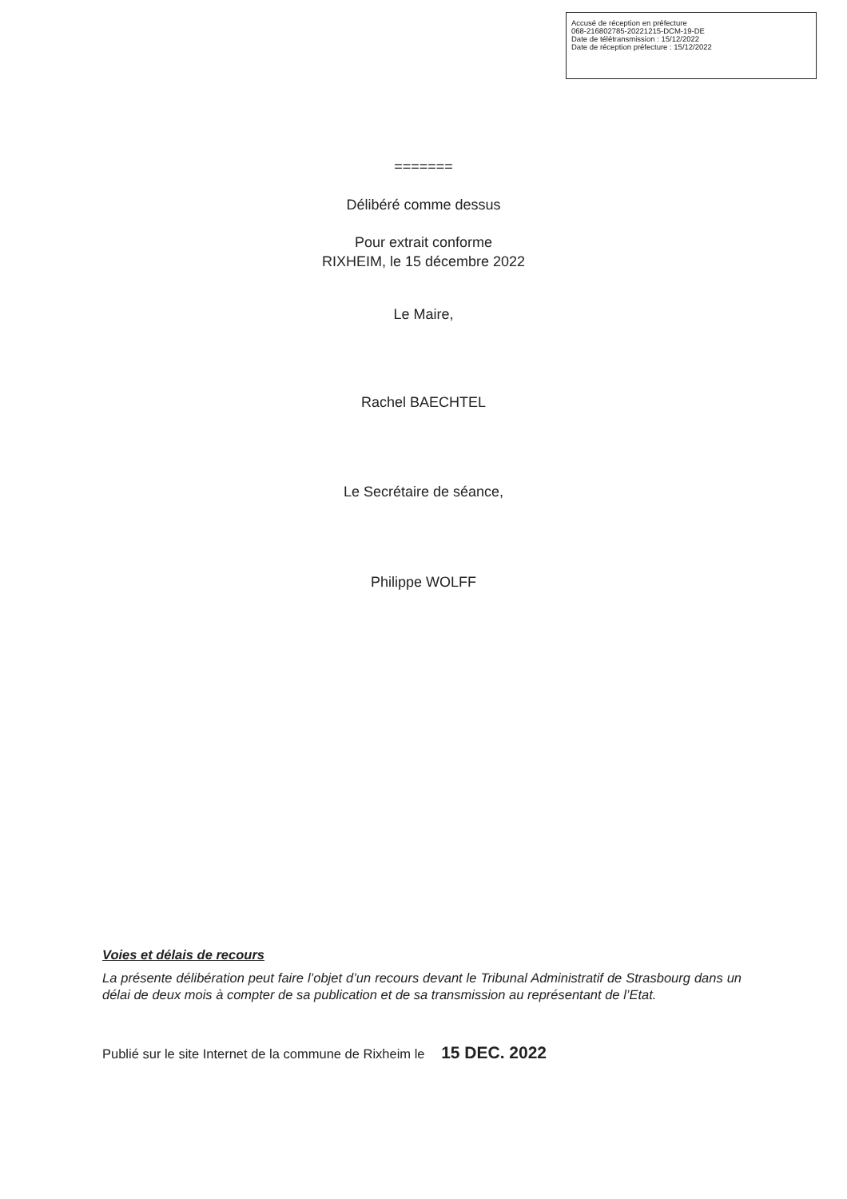Accusé de réception en préfecture
068-216802785-20221215-DCM-19-DE
Date de télétransmission : 15/12/2022
Date de réception préfecture : 15/12/2022
=======
Délibéré comme dessus
Pour extrait conforme
RIXHEIM, le 15 décembre 2022
Le Maire,
Rachel BAECHTEL
Le Secrétaire de séance,
Philippe WOLFF
Voies et délais de recours
La présente délibération peut faire l’objet d’un recours devant le Tribunal Administratif de Strasbourg dans un délai de deux mois à compter de sa publication et de sa transmission au représentant de l’Etat.
Publié sur le site Internet de la commune de Rixheim le 15 DEC. 2022